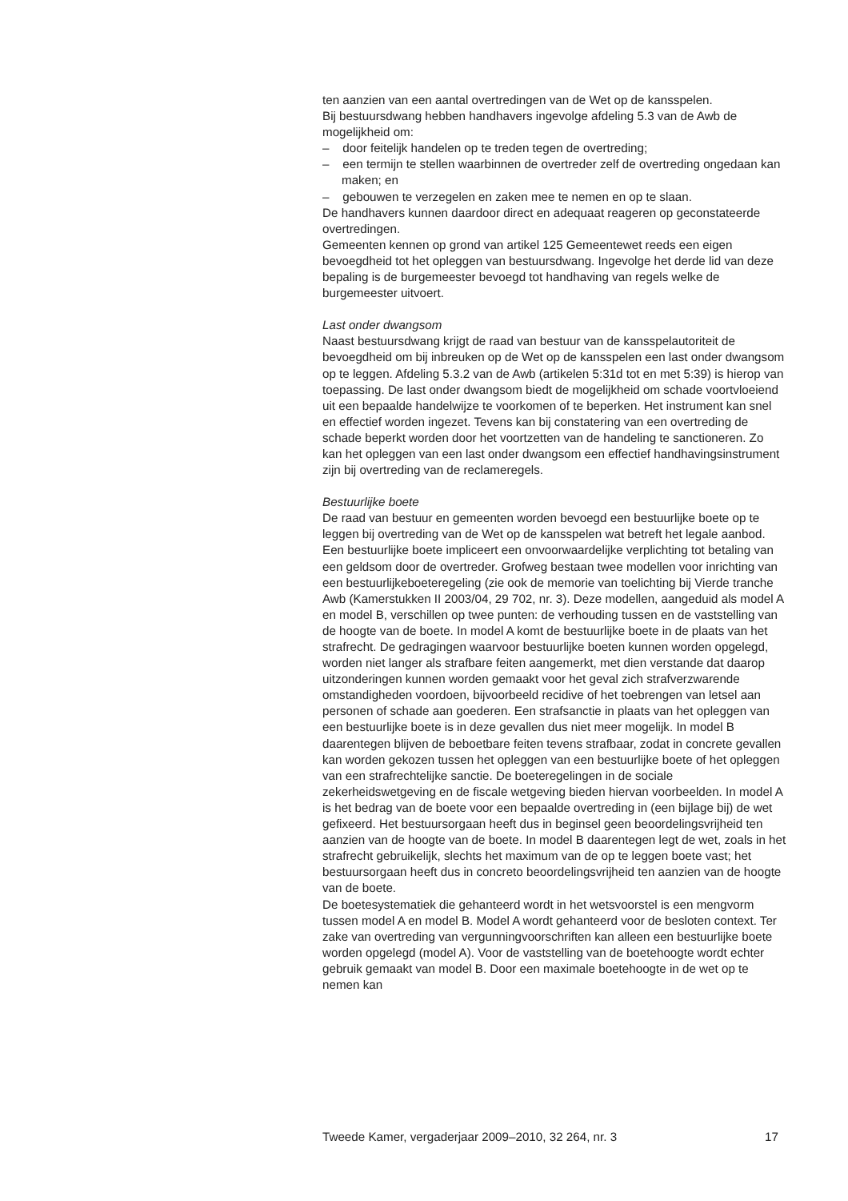ten aanzien van een aantal overtredingen van de Wet op de kansspelen.
Bij bestuursdwang hebben handhavers ingevolge afdeling 5.3 van de Awb de mogelijkheid om:
– door feitelijk handelen op te treden tegen de overtreding;
– een termijn te stellen waarbinnen de overtreder zelf de overtreding ongedaan kan maken; en
– gebouwen te verzegelen en zaken mee te nemen en op te slaan.
De handhavers kunnen daardoor direct en adequaat reageren op geconstateerde overtredingen.
Gemeenten kennen op grond van artikel 125 Gemeentewet reeds een eigen bevoegdheid tot het opleggen van bestuursdwang. Ingevolge het derde lid van deze bepaling is de burgemeester bevoegd tot handhaving van regels welke de burgemeester uitvoert.
Last onder dwangsom
Naast bestuursdwang krijgt de raad van bestuur van de kansspelautoriteit de bevoegdheid om bij inbreuken op de Wet op de kansspelen een last onder dwangsom op te leggen. Afdeling 5.3.2 van de Awb (artikelen 5:31d tot en met 5:39) is hierop van toepassing. De last onder dwangsom biedt de mogelijkheid om schade voortvloeiend uit een bepaalde handelwijze te voorkomen of te beperken. Het instrument kan snel en effectief worden ingezet. Tevens kan bij constatering van een overtreding de schade beperkt worden door het voortzetten van de handeling te sanctioneren. Zo kan het opleggen van een last onder dwangsom een effectief handhavingsinstrument zijn bij overtreding van de reclameregels.
Bestuurlijke boete
De raad van bestuur en gemeenten worden bevoegd een bestuurlijke boete op te leggen bij overtreding van de Wet op de kansspelen wat betreft het legale aanbod. Een bestuurlijke boete impliceert een onvoorwaardelijke verplichting tot betaling van een geldsom door de overtreder. Grofweg bestaan twee modellen voor inrichting van een bestuurlijkeboeteregeling (zie ook de memorie van toelichting bij Vierde tranche Awb (Kamerstukken II 2003/04, 29 702, nr. 3). Deze modellen, aangeduid als model A en model B, verschillen op twee punten: de verhouding tussen en de vaststelling van de hoogte van de boete. In model A komt de bestuurlijke boete in de plaats van het strafrecht. De gedragingen waarvoor bestuurlijke boeten kunnen worden opgelegd, worden niet langer als strafbare feiten aangemerkt, met dien verstande dat daarop uitzonderingen kunnen worden gemaakt voor het geval zich strafverzwarende omstandigheden voordoen, bijvoorbeeld recidive of het toebrengen van letsel aan personen of schade aan goederen. Een strafsanctie in plaats van het opleggen van een bestuurlijke boete is in deze gevallen dus niet meer mogelijk. In model B daarentegen blijven de beboetbare feiten tevens strafbaar, zodat in concrete gevallen kan worden gekozen tussen het opleggen van een bestuurlijke boete of het opleggen van een strafrechtelijke sanctie. De boeteregelingen in de sociale zekerheidswetgeving en de fiscale wetgeving bieden hiervan voorbeelden. In model A is het bedrag van de boete voor een bepaalde overtreding in (een bijlage bij) de wet gefixeerd. Het bestuursorgaan heeft dus in beginsel geen beoordelingsvrijheid ten aanzien van de hoogte van de boete. In model B daarentegen legt de wet, zoals in het strafrecht gebruikelijk, slechts het maximum van de op te leggen boete vast; het bestuursorgaan heeft dus in concreto beoordelingsvrijheid ten aanzien van de hoogte van de boete.
De boetesystematiek die gehanteerd wordt in het wetsvoorstel is een mengvorm tussen model A en model B. Model A wordt gehanteerd voor de besloten context. Ter zake van overtreding van vergunningvoorschriften kan alleen een bestuurlijke boete worden opgelegd (model A). Voor de vaststelling van de boetehoogte wordt echter gebruik gemaakt van model B. Door een maximale boetehoogte in de wet op te nemen kan
Tweede Kamer, vergaderjaar 2009–2010, 32 264, nr. 3 17